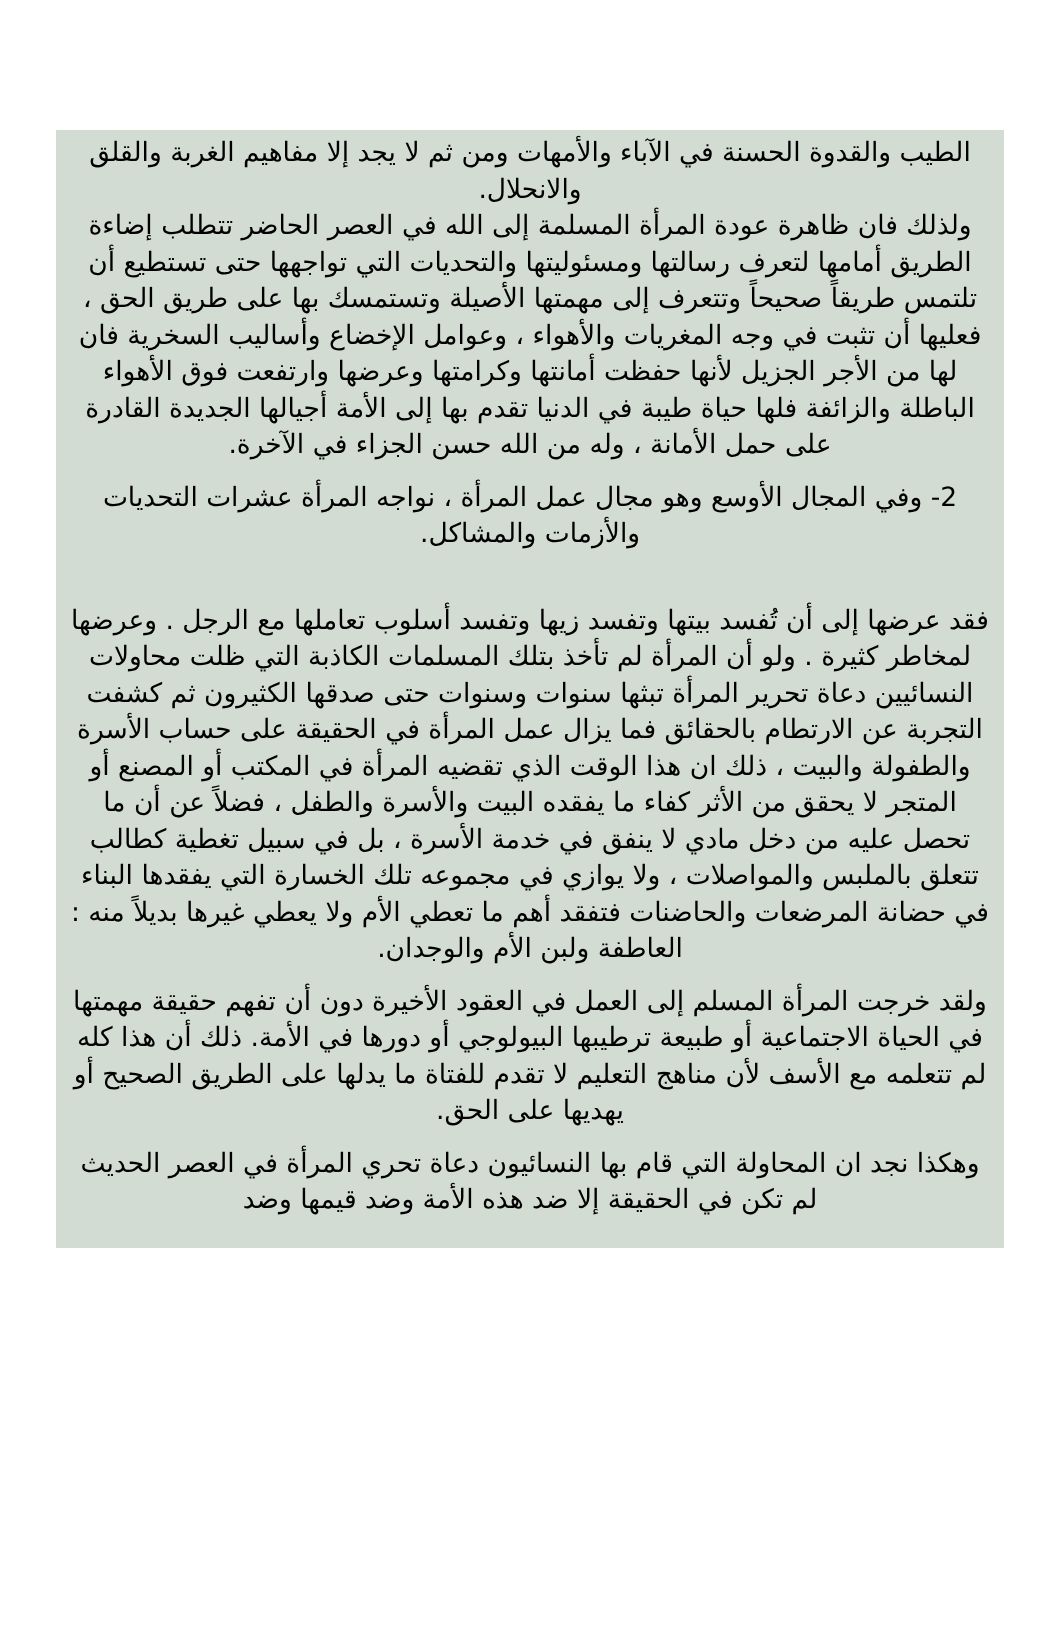الطيب والقدوة الحسنة في الآباء والأمهات ومن ثم لا يجد إلا مفاهيم الغربة والقلق والانحلال.
ولذلك فان ظاهرة عودة المرأة المسلمة إلى الله في العصر الحاضر تتطلب إضاءة الطريق أمامها لتعرف رسالتها ومسئوليتها والتحديات التي تواجهها حتى تستطيع أن تلتمس طريقاً صحيحاً وتتعرف إلى مهمتها الأصيلة وتستمسك بها على طريق الحق ، فعليها أن تثبت في وجه المغريات والأهواء ، وعوامل الإخضاع وأساليب السخرية فان لها من الأجر الجزيل لأنها حفظت أمانتها وكرامتها وعرضها وارتفعت فوق الأهواء الباطلة والزائفة فلها حياة طيبة في الدنيا تقدم بها إلى الأمة أجيالها الجديدة القادرة على حمل الأمانة ، وله من الله حسن الجزاء في الآخرة.
2- وفي المجال الأوسع وهو مجال عمل المرأة ، نواجه المرأة عشرات التحديات والأزمات والمشاكل.
فقد عرضها إلى أن تُفسد بيتها وتفسد زيها وتفسد أسلوب تعاملها مع الرجل . وعرضها لمخاطر كثيرة . ولو أن المرأة لم تأخذ بتلك المسلمات الكاذبة التي ظلت محاولات النسائيين دعاة تحرير المرأة تبثها سنوات وسنوات حتى صدقها الكثيرون ثم كشفت التجربة عن الارتطام بالحقائق فما يزال عمل المرأة في الحقيقة على حساب الأسرة والطفولة والبيت ، ذلك ان هذا الوقت الذي تقضيه المرأة في المكتب أو المصنع أو المتجر لا يحقق من الأثر كفاء ما يفقده البيت والأسرة والطفل ، فضلاً عن أن ما تحصل عليه من دخل مادي لا ينفق في خدمة الأسرة ، بل في سبيل تغطية كطالب تتعلق بالملبس والمواصلات ، ولا يوازي في مجموعه تلك الخسارة التي يفقدها البناء في حضانة المرضعات والحاضنات فتفقد أهم ما تعطي الأم ولا يعطي غيرها بديلاً منه : العاطفة ولبن الأم والوجدان.
ولقد خرجت المرأة المسلم إلى العمل في العقود الأخيرة دون أن تفهم حقيقة مهمتها في الحياة الاجتماعية أو طبيعة ترطيبها البيولوجي أو دورها في الأمة. ذلك أن هذا كله لم تتعلمه مع الأسف لأن مناهج التعليم لا تقدم للفتاة ما يدلها على الطريق الصحيح أو يهديها على الحق.
وهكذا نجد ان المحاولة التي قام بها النسائيون دعاة تحري المرأة في العصر الحديث لم تكن في الحقيقة إلا ضد هذه الأمة وضد قيمها وضد